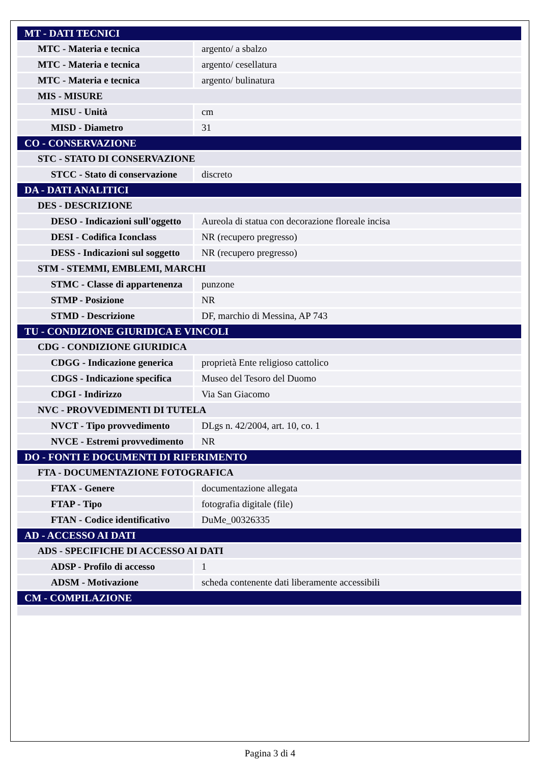| MT - DATI TECNICI | |
| MTC - Materia e tecnica | argento/ a sbalzo |
| MTC - Materia e tecnica | argento/ cesellatura |
| MTC - Materia e tecnica | argento/ bulinatura |
| MIS - MISURE | |
| MISU - Unità | cm |
| MISD - Diametro | 31 |
| CO - CONSERVAZIONE | |
| STC - STATO DI CONSERVAZIONE | |
| STCC - Stato di conservazione | discreto |
| DA - DATI ANALITICI | |
| DES - DESCRIZIONE | |
| DESO - Indicazioni sull'oggetto | Aureola di statua con decorazione floreale incisa |
| DESI - Codifica Iconclass | NR (recupero pregresso) |
| DESS - Indicazioni sul soggetto | NR (recupero pregresso) |
| STM - STEMMI, EMBLEMI, MARCHI | |
| STMC - Classe di appartenenza | punzone |
| STMP - Posizione | NR |
| STMD - Descrizione | DF, marchio di Messina, AP 743 |
| TU - CONDIZIONE GIURIDICA E VINCOLI | |
| CDG - CONDIZIONE GIURIDICA | |
| CDGG - Indicazione generica | proprietà Ente religioso cattolico |
| CDGS - Indicazione specifica | Museo del Tesoro del Duomo |
| CDGI - Indirizzo | Via San Giacomo |
| NVC - PROVVEDIMENTI DI TUTELA | |
| NVCT - Tipo provvedimento | DLgs n. 42/2004, art. 10, co. 1 |
| NVCE - Estremi provvedimento | NR |
| DO - FONTI E DOCUMENTI DI RIFERIMENTO | |
| FTA - DOCUMENTAZIONE FOTOGRAFICA | |
| FTAX - Genere | documentazione allegata |
| FTAP - Tipo | fotografia digitale (file) |
| FTAN - Codice identificativo | DuMe_00326335 |
| AD - ACCESSO AI DATI | |
| ADS - SPECIFICHE DI ACCESSO AI DATI | |
| ADSP - Profilo di accesso | 1 |
| ADSM - Motivazione | scheda contenente dati liberamente accessibili |
| CM - COMPILAZIONE | |
Pagina 3 di 4